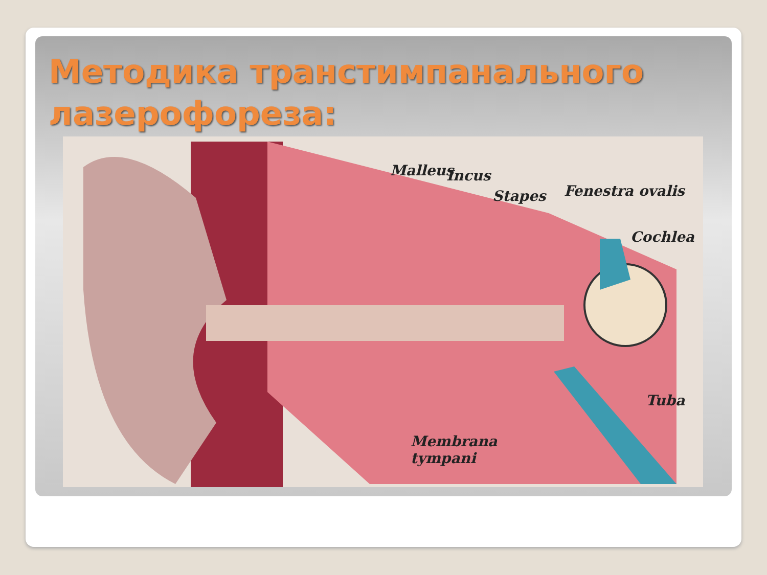Методика транстимпанального лазерофореза:
Malleus Incus
Stapes Fenestra ovalis
Cochlea
Tuba
Membrana
tympani